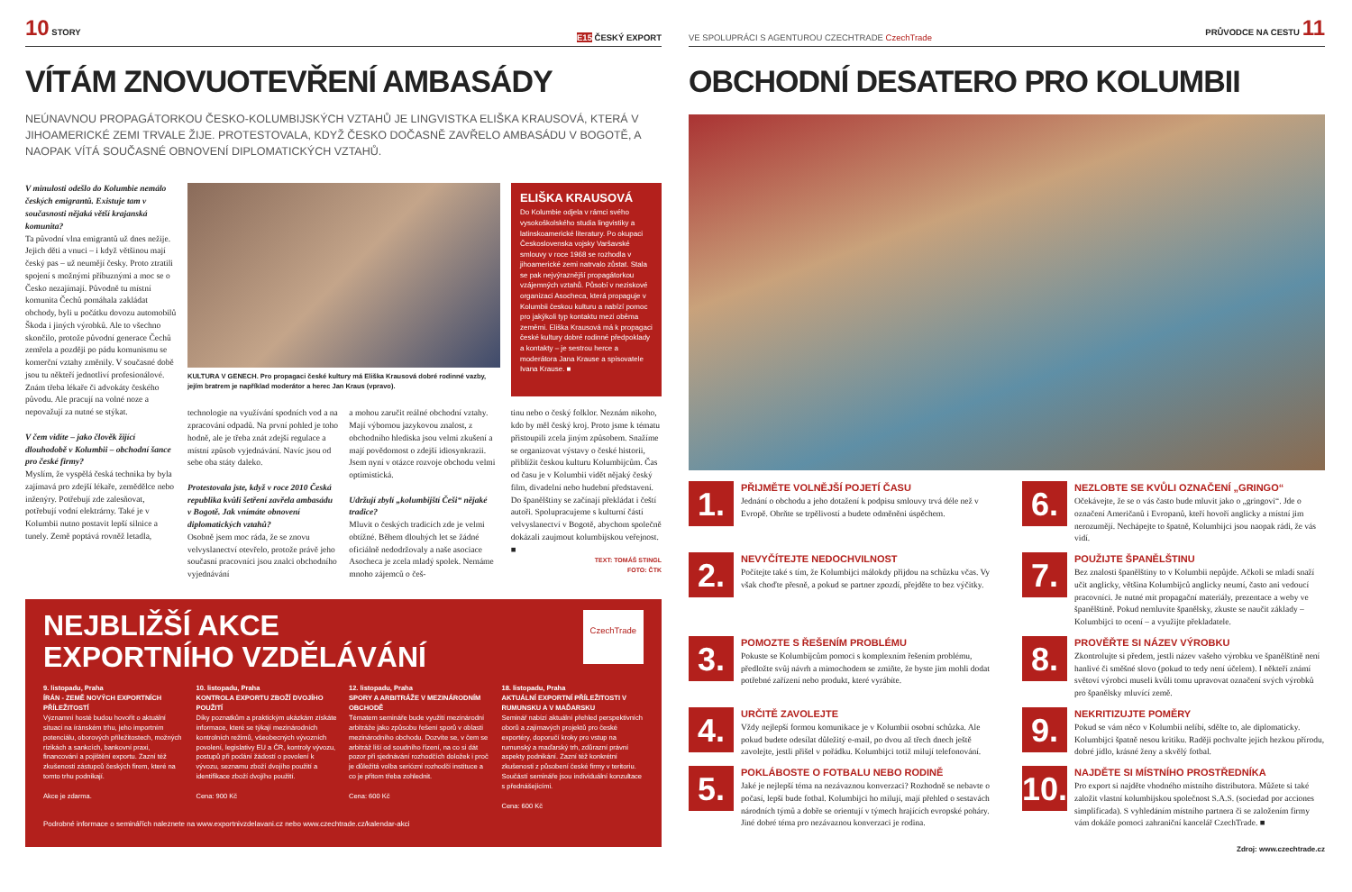10 STORY E15 ČESKÝ EXPORT
VÍTÁM ZNOVUOTEVŘENÍ AMBASÁDY
NEÚNAVNOU PROPAGÁTORKOU ČESKO-KOLUMBIJSKÝCH VZTAHŮ JE LINGVISTKA ELIŠKA KRAUSOVÁ, KTERÁ V JIHOAMERICKÉ ZEMI TRVALE ŽIJE. PROTESTOVALA, KDYŽ ČESKO DOČASNĚ ZAVŘELO AMBASÁDU V BOGOTĚ, A NAOPAK VÍTÁ SOUČASNÉ OBNOVENÍ DIPLOMATICKÝCH VZTAHŮ.
V minulosti odešlo do Kolumbie nemálo českých emigrantů. Existuje tam v současnosti nějaká větší krajanská komunita?
Ta původní vlna emigrantů už dnes nežije. Jejich děti a vnuci – i když většinou mají český pas – už neumějí česky. Proto ztratili spojení s možnými příbuznými a moc se o Česko nezajímají. Původně tu místní komunita Čechů pomáhala zakládat obchody, byli u počátku dovozu automobilů Škoda i jiných výrobků. Ale to všechno skončilo, protože původní generace Čechů zemřela a později po pádu komunismu se komerční vztahy změnily. V současné době jsou tu někteří jednotliví profesionálové. Znám třeba lékaře či advokáty českého původu. Ale pracují na volné noze a nepovažují za nutné se stýkat.
V čem vidíte – jako člověk žijící dlouhodobě v Kolumbii – obchodní šance pro české firmy?
Myslím, že vyspělá česká technika by byla zajímavá pro zdejší lékaře, zemědělce nebo inženýry. Potřebují zde zalesňovat, potřebují vodní elektrárny. Také je v Kolumbii nutno postavit lepší silnice a tunely. Země poptává rovněž letadla,
KULTURA V GENECH. Pro propagaci české kultury má Eliška Krausová dobré rodinné vazby, jejím bratrem je například moderátor a herec Jan Kraus (vpravo).
ELIŠKA KRAUSOVÁ
Do Kolumbie odjela v rámci svého vysokoškolského studia lingvistiky a latinskoamerické literatury. Po okupaci Československa vojsky Varšavské smlouvy v roce 1968 se rozhodla v jihoamerické zemi natrvalo zůstat. Stala se pak nejvýraznější propagátorkou vzájemných vztahů. Působí v neziskové organizaci Asocheca, která propaguje v Kolumbii českou kulturu a nabízí pomoc pro jakýkoli typ kontaktu mezi oběma zeměmi. Eliška Krausová má k propagaci české kultury dobré rodinné předpoklady a kontakty – je sestrou herce a moderátora Jana Krause a spisovatele Ivana Krause. ■
technologie na využívání spodních vod a na zpracování odpadů. Na první pohled je toho hodně, ale je třeba znát zdejší regulace a místní způsob vyjednávání. Navíc jsou od sebe oba státy daleko.
Protestovala jste, když v roce 2010 Česká republika kvůli šetření zavřela ambasádu v Bogotě. Jak vnímáte obnovení diplomatických vztahů?
Osobně jsem moc ráda, že se znovu velvyslanectví otevřelo, protože právě jeho současní pracovníci jsou znalci obchodního vyjednávání
a mohou zaručit reálné obchodní vztahy. Mají výbornou jazykovou znalost, z obchodního hlediska jsou velmi zkušení a mají povědomost o zdejší idiosynkrazii. Jsem nyní v otázce rozvoje obchodu velmi optimistická.
Udržují zbylí „kolumbijští Češi“ nějaké tradice?
Mluvit o českých tradicích zde je velmi obtížné. Během dlouhých let se žádné oficiálně nedodržovaly a naše asociace Asocheca je zcela mladý spolek. Nemáme mnoho zájemců o češ-
tinu nebo o český folklor. Neznám nikoho, kdo by měl český kroj. Proto jsme k tématu přistoupili zcela jiným způsobem. Snažíme se organizovat výstavy o české historii, přiblížit českou kulturu Kolumbijcům. Čas od času je v Kolumbii vidět nějaký český film, divadelní nebo hudební představení. Do španělštiny se začínají překládat i čeští autoři. Spolupracujeme s kulturní částí velvyslanectví v Bogotě, abychom společně dokázali zaujmout kolumbijskou veřejnost. ■
TEXT: TOMÁŠ STINGL
FOTO: ČTK
NEJBLIŽŠÍ AKCE
EXPORTNÍHO VZDĚLÁVÁNÍ
CzechTrade
9. listopadu, Praha
ÍRÁN - ZEMĚ NOVÝCH EXPORTNÍCH PŘÍLEŽITOSTÍ
Významní hosté budou hovořit o aktuální situaci na íránském trhu, jeho importním potenciálu, oborových příležitostech, možných rizikách a sankcích, bankovní praxi, financování a pojištění exportu. Zazní též zkušenosti zástupců českých firem, které na tomto trhu podnikají.
Akce je zdarma.
10. listopadu, Praha
KONTROLA EXPORTU ZBOŽÍ DVOJÍHO POUŽITÍ
Díky poznatkům a praktickým ukázkám získáte informace, které se týkají mezinárodních kontrolních režimů, všeobecných vývozních povolení, legislativy EU a ČR, kontroly vývozu, postupů při podání žádostí o povolení k vývozu, seznamu zboží dvojího použití a identifikace zboží dvojího použití.
Cena: 900 Kč
12. listopadu, Praha
SPORY A ARBITRÁŽE V MEZINÁRODNÍM OBCHODĚ
Tématem semináře bude využití mezinárodní arbitráže jako způsobu řešení sporů v oblasti mezinárodního obchodu. Dozvíte se, v čem se arbitráž liší od soudního řízení, na co si dát pozor při sjednávání rozhodčích doložek i proč je důležitá volba seriózní rozhodčí instituce a co je přitom třeba zohlednit.
Cena: 600 Kč
18. listopadu, Praha
AKTUÁLNÍ EXPORTNÍ PŘÍLEŽITOSTI V RUMUNSKU A V MAĎARSKU
Seminář nabízí aktuální přehled perspektivních oborů a zajímavých projektů pro české exportéry, doporučí kroky pro vstup na rumunský a maďarský trh, zdůrazní právní aspekty podnikání. Zazní též konkrétní zkušenosti z působení české firmy v teritoriu. Součástí semináře jsou individuální konzultace s přednášejícími.
Cena: 600 Kč
Podrobné informace o seminářích naleznete na www.exportnivzdelavani.cz nebo www.czechtrade.cz/kalendar-akci
VE SPOLUPRÁCI S AGENTUROU CZECHTRADE CzechTrade PRŮVODCE NA CESTU 11
OBCHODNÍ DESATERO PRO KOLUMBII
1.
PŘIJMĚTE VOLNĚJŠÍ POJETÍ ČASU
Jednání o obchodu a jeho dotažení k podpisu smlouvy trvá déle než v Evropě. Obrňte se trpělivostí a budete odměněni úspěchem.
6.
NEZLOBTE SE KVŮLI OZNAČENÍ „GRINGO“
Očekávejte, že se o vás často bude mluvit jako o „gringovi“. Jde o označení Američanů i Evropanů, kteří hovoří anglicky a místní jim nerozumějí. Nechápejte to špatně, Kolumbijci jsou naopak rádi, že vás vidí.
2.
NEVYČÍTEJTE NEDOCHVILNOST
Počítejte také s tím, že Kolumbijci málokdy přijdou na schůzku včas. Vy však choďte přesně, a pokud se partner zpozdí, přejděte to bez výčitky.
7.
POUŽIJTE ŠPANĚLŠTINU
Bez znalosti španělštiny to v Kolumbii nepůjde. Ačkoli se mladí snaží učit anglicky, většina Kolumbijců anglicky neumí, často ani vedoucí pracovníci. Je nutné mít propagační materiály, prezentace a weby ve španělštině. Pokud nemluvíte španělsky, zkuste se naučit základy – Kolumbijci to ocení – a využijte překladatele.
3.
POMOZTE S ŘEŠENÍM PROBLÉMU
Pokuste se Kolumbijcům pomoci s komplexním řešením problému, předložte svůj návrh a mimochodem se zmiňte, že byste jim mohli dodat potřebné zařízení nebo produkt, které vyrábíte.
8.
PROVĚŘTE SI NÁZEV VÝROBKU
Zkontrolujte si předem, jestli název vašeho výrobku ve španělštině není hanlivé či směšné slovo (pokud to tedy není účelem). I někteří známí světoví výrobci museli kvůli tomu upravovat označení svých výrobků pro španělsky mluvící země.
4.
URČITĚ ZAVOLEJTE
Vždy nejlepší formou komunikace je v Kolumbii osobní schůzka. Ale pokud budete odesílat důležitý e-mail, po dvou až třech dnech ještě zavolejte, jestli přišel v pořádku. Kolumbijci totiž milují telefonování.
9.
NEKRITIZUJTE POMĚRY
Pokud se vám něco v Kolumbii nelíbí, sdělte to, ale diplomaticky. Kolumbijci špatně nesou kritiku. Raději pochvalte jejich hezkou přírodu, dobré jídlo, krásné ženy a skvělý fotbal.
5.
POKLÁBOSTE O FOTBALU NEBO RODINĚ
Jaké je nejlepší téma na nezávaznou konverzaci? Rozhodně se nebavte o počasí, lepší bude fotbal. Kolumbijci ho milují, mají přehled o sestavách národních týmů a dobře se orientují v týmech hrajících evropské poháry. Jiné dobré téma pro nezávaznou konverzaci je rodina.
10.
NAJDĚTE SI MÍSTNÍHO PROSTŘEDNÍKA
Pro export si najděte vhodného místního distributora. Můžete si také založit vlastní kolumbijskou společnost S.A.S. (sociedad por acciones simplificada). S vyhledáním místního partnera či se založením firmy vám dokáže pomoci zahraniční kancelář CzechTrade. ■
Zdroj: www.czechtrade.cz